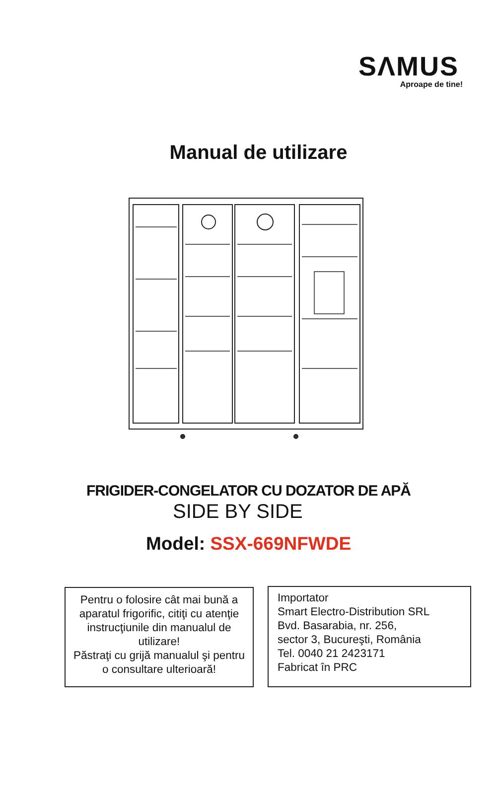SΛMUS
Aproape de tine!
Manual de utilizare
FRIGIDER-CONGELATOR CU DOZATOR DE APĂ
SIDE BY SIDE
Model: SSX-669NFWDE
Pentru o folosire cât mai bună a aparatul frigorific, citiţi cu atenţie instrucţiunile din manualul de utilizare!
Păstraţi cu grijă manualul şi pentru o consultare ulterioară!
Importator
Smart Electro-Distribution SRL
Bvd. Basarabia, nr. 256,
sector 3, Bucureşti, România
Tel. 0040 21 2423171
Fabricat în PRC